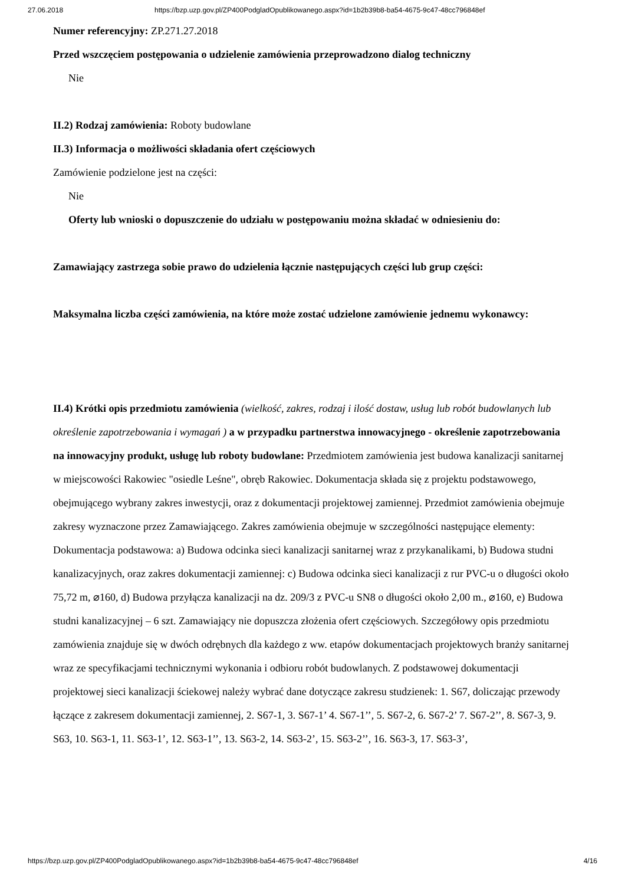27.06.2018 https://bzp.uzp.gov.pl/ZP400PodgladOpublikowanego.aspx?id=1b2b39b8-ba54-4675-9c47-48cc796848ef
Numer referencyjny: ZP.271.27.2018
Przed wszczęciem postępowania o udzielenie zamówienia przeprowadzono dialog techniczny
Nie
II.2) Rodzaj zamówienia: Roboty budowlane
II.3) Informacja o możliwości składania ofert częściowych
Zamówienie podzielone jest na części:
Nie
Oferty lub wnioski o dopuszczenie do udziału w postępowaniu można składać w odniesieniu do:
Zamawiający zastrzega sobie prawo do udzielenia łącznie następujących części lub grup części:
Maksymalna liczba części zamówienia, na które może zostać udzielone zamówienie jednemu wykonawcy:
II.4) Krótki opis przedmiotu zamówienia (wielkość, zakres, rodzaj i ilość dostaw, usług lub robót budowlanych lub określenie zapotrzebowania i wymagań ) a w przypadku partnerstwa innowacyjnego - określenie zapotrzebowania na innowacyjny produkt, usługę lub roboty budowlane: Przedmiotem zamówienia jest budowa kanalizacji sanitarnej w miejscowości Rakowiec "osiedle Leśne", obręb Rakowiec. Dokumentacja składa się z projektu podstawowego, obejmującego wybrany zakres inwestycji, oraz z dokumentacji projektowej zamiennej. Przedmiot zamówienia obejmuje zakresy wyznaczone przez Zamawiającego. Zakres zamówienia obejmuje w szczególności następujące elementy: Dokumentacja podstawowa: a) Budowa odcinka sieci kanalizacji sanitarnej wraz z przykanalikami, b) Budowa studni kanalizacyjnych, oraz zakres dokumentacji zamiennej: c) Budowa odcinka sieci kanalizacji z rur PVC-u o długości około 75,72 m, ⌀160, d) Budowa przyłącza kanalizacji na dz. 209/3 z PVC-u SN8 o długości około 2,00 m., ⌀160, e) Budowa studni kanalizacyjnej – 6 szt. Zamawiający nie dopuszcza złożenia ofert częściowych. Szczegółowy opis przedmiotu zamówienia znajduje się w dwóch odrębnych dla każdego z ww. etapów dokumentacjach projektowych branży sanitarnej wraz ze specyfikacjami technicznymi wykonania i odbioru robót budowlanych. Z podstawowej dokumentacji projektowej sieci kanalizacji ściekowej należy wybrać dane dotyczące zakresu studzienek: 1. S67, doliczając przewody łączące z zakresem dokumentacji zamiennej, 2. S67-1, 3. S67-1’ 4. S67-1’’, 5. S67-2, 6. S67-2’ 7. S67-2’’, 8. S67-3, 9. S63, 10. S63-1, 11. S63-1’, 12. S63-1’’, 13. S63-2, 14. S63-2’, 15. S63-2’’, 16. S63-3, 17. S63-3’,
https://bzp.uzp.gov.pl/ZP400PodgladOpublikowanego.aspx?id=1b2b39b8-ba54-4675-9c47-48cc796848ef 4/16